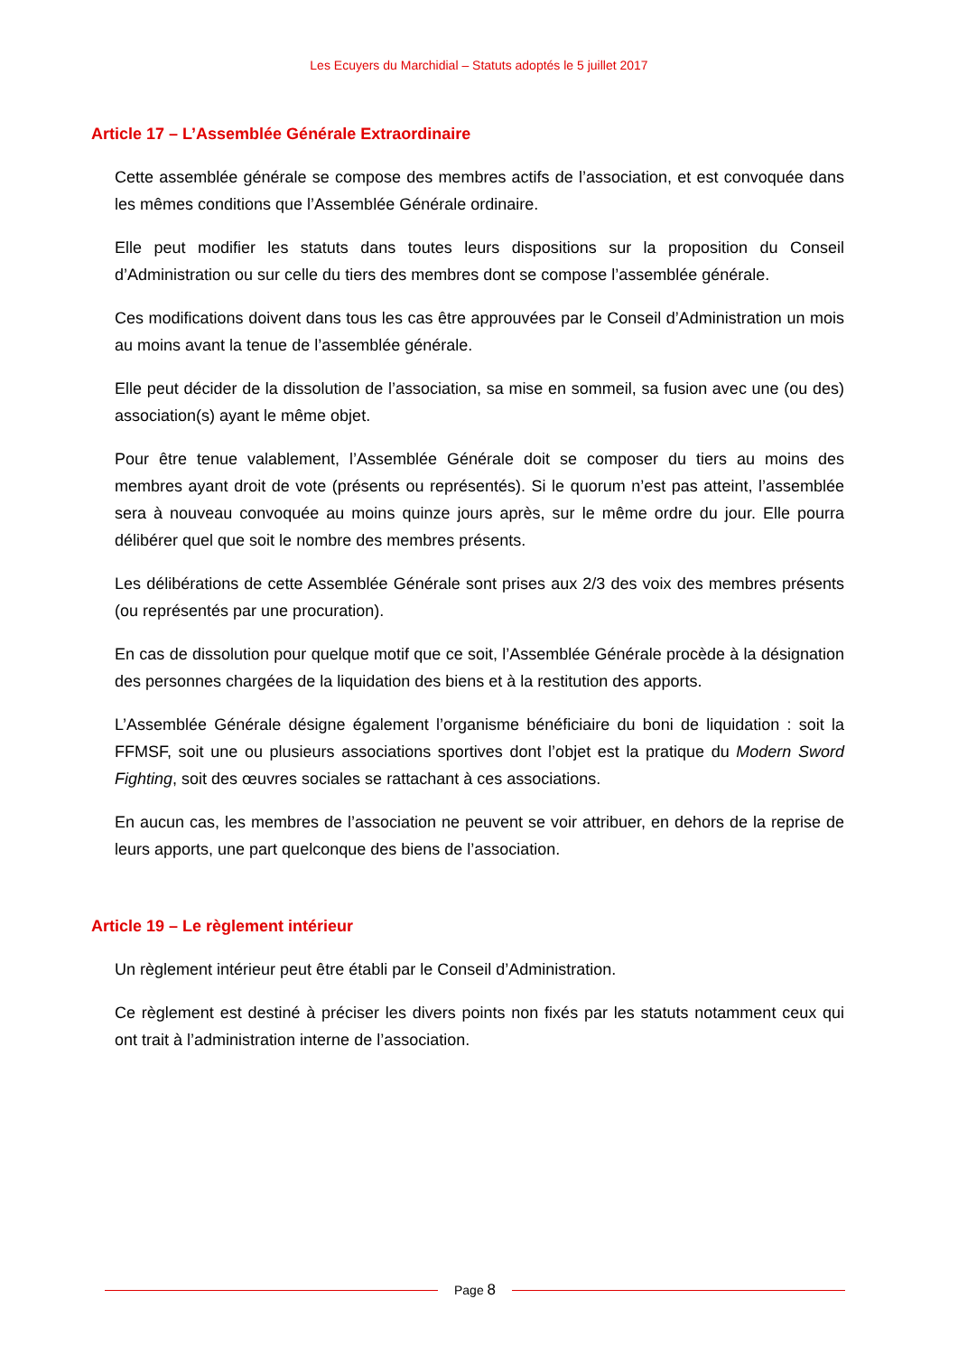Les Ecuyers du Marchidial – Statuts adoptés le 5 juillet 2017
Article 17 – L’Assemblée Générale Extraordinaire
Cette assemblée générale se compose des membres actifs de l’association, et est convoquée dans les mêmes conditions que l’Assemblée Générale ordinaire.
Elle peut modifier les statuts dans toutes leurs dispositions sur la proposition du Conseil d’Administration ou sur celle du tiers des membres dont se compose l’assemblée générale.
Ces modifications doivent dans tous les cas être approuvées par le Conseil d’Administration un mois au moins avant la tenue de l’assemblée générale.
Elle peut décider de la dissolution de l’association, sa mise en sommeil, sa fusion avec une (ou des) association(s) ayant le même objet.
Pour être tenue valablement, l’Assemblée Générale doit se composer du tiers au moins des membres ayant droit de vote (présents ou représentés). Si le quorum n’est pas atteint, l’assemblée sera à nouveau convoquée au moins quinze jours après, sur le même ordre du jour. Elle pourra délibérer quel que soit le nombre des membres présents.
Les délibérations de cette Assemblée Générale sont prises aux 2/3 des voix des membres présents (ou représentés par une procuration).
En cas de dissolution pour quelque motif que ce soit, l’Assemblée Générale procède à la désignation des personnes chargées de la liquidation des biens et à la restitution des apports.
L’Assemblée Générale désigne également l’organisme bénéficiaire du boni de liquidation : soit la FFMSF, soit une ou plusieurs associations sportives dont l’objet est la pratique du Modern Sword Fighting, soit des œuvres sociales se rattachant à ces associations.
En aucun cas, les membres de l’association ne peuvent se voir attribuer, en dehors de la reprise de leurs apports, une part quelconque des biens de l’association.
Article 19 – Le règlement intérieur
Un règlement intérieur peut être établi par le Conseil d’Administration.
Ce règlement est destiné à préciser les divers points non fixés par les statuts notamment ceux qui ont trait à l’administration interne de l’association.
Page 8